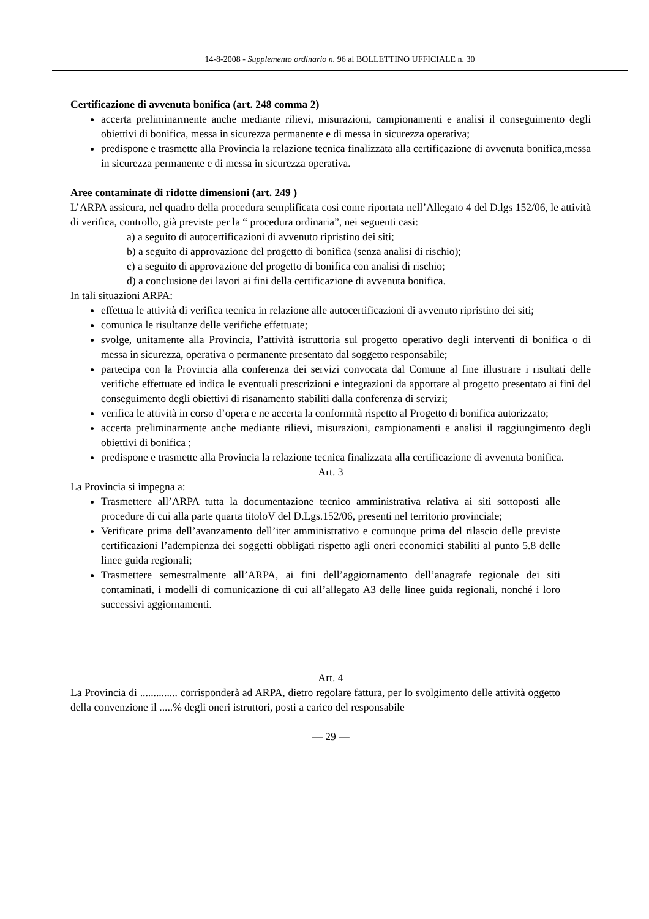14-8-2008 - Supplemento ordinario n. 96 al BOLLETTINO UFFICIALE n. 30
Certificazione di avvenuta bonifica (art. 248 comma 2)
accerta preliminarmente anche mediante rilievi, misurazioni, campionamenti e analisi il conseguimento degli obiettivi di bonifica, messa in sicurezza permanente e di messa in sicurezza operativa;
predispone e trasmette alla Provincia la relazione tecnica finalizzata alla certificazione di avvenuta bonifica,messa in sicurezza permanente e di messa in sicurezza operativa.
Aree contaminate di ridotte dimensioni (art. 249 )
L’ARPA assicura, nel quadro della procedura semplificata cosi come riportata nell’Allegato 4 del D.lgs 152/06, le attività di verifica, controllo, già previste per la “ procedura ordinaria”, nei seguenti casi:
a) a seguito di autocertificazioni di avvenuto ripristino dei siti;
b) a seguito di approvazione del progetto di bonifica (senza analisi di rischio);
c) a seguito di approvazione del progetto di bonifica con analisi di rischio;
d) a conclusione dei lavori ai fini della certificazione di avvenuta bonifica.
In tali situazioni ARPA:
effettua le attività di verifica tecnica in relazione alle autocertificazioni di avvenuto ripristino dei siti;
comunica le risultanze delle verifiche effettuate;
svolge, unitamente alla Provincia, l’attività istruttoria sul progetto operativo degli interventi di bonifica o di messa in sicurezza, operativa o permanente presentato dal soggetto responsabile;
partecipa con la Provincia alla conferenza dei servizi convocata dal Comune al fine illustrare i risultati delle verifiche effettuate ed indica le eventuali prescrizioni e integrazioni da apportare al progetto presentato ai fini del conseguimento degli obiettivi di risanamento stabiliti dalla conferenza di servizi;
verifica le attività in corso d’opera e ne accerta la conformità rispetto al Progetto di bonifica autorizzato;
accerta preliminarmente anche mediante rilievi, misurazioni, campionamenti e analisi il raggiungimento degli obiettivi di bonifica ;
predispone e trasmette alla Provincia la relazione tecnica finalizzata alla certificazione di avvenuta bonifica.
Art. 3
La Provincia si impegna a:
Trasmettere all’ARPA tutta la documentazione tecnico amministrativa relativa ai siti sottoposti alle procedure di cui alla parte quarta titoloV del D.Lgs.152/06, presenti nel territorio provinciale;
Verificare prima dell’avanzamento dell’iter amministrativo e comunque prima del rilascio delle previste certificazioni l’adempienza dei soggetti obbligati rispetto agli oneri economici stabiliti al punto 5.8 delle linee guida regionali;
Trasmettere semestralmente all’ARPA, ai fini dell’aggiornamento dell’anagrafe regionale dei siti contaminati, i modelli di comunicazione di cui all’allegato A3 delle linee guida regionali, nonché i loro successivi aggiornamenti.
Art. 4
La Provincia di .............. corrisponderà ad ARPA, dietro regolare fattura, per lo svolgimento delle attività oggetto della convenzione il .....% degli oneri istruttori, posti a carico del responsabile
— 29 —